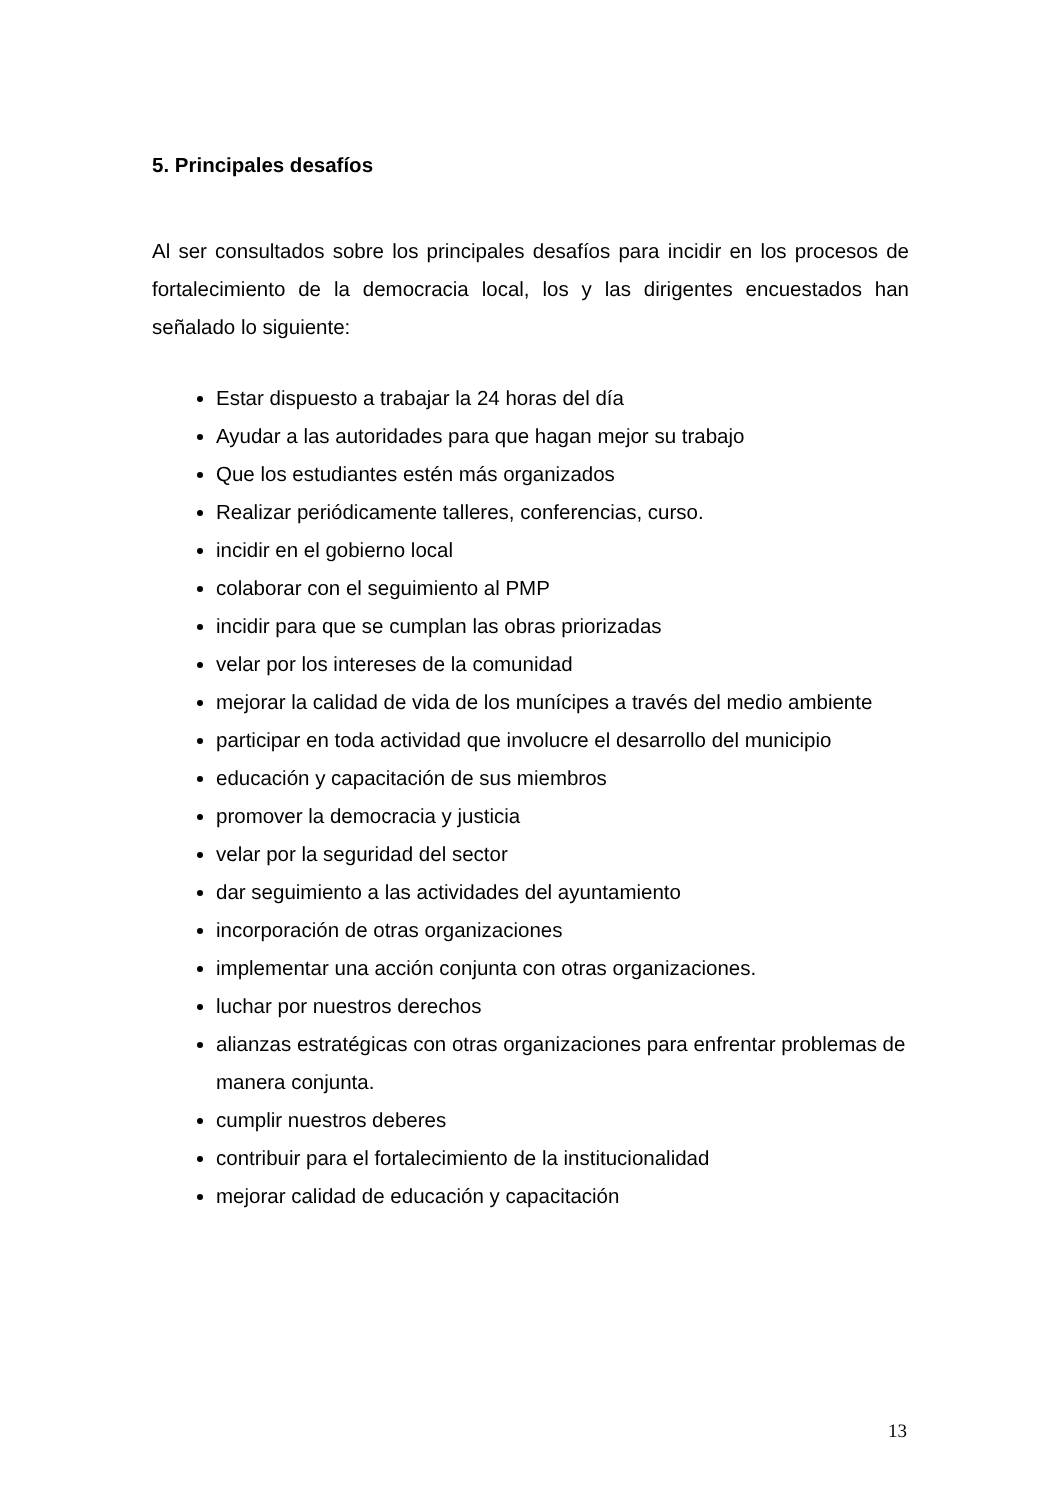5. Principales desafíos
Al ser consultados sobre los principales desafíos para incidir en los procesos de fortalecimiento de la democracia local, los y las dirigentes encuestados han señalado lo siguiente:
Estar dispuesto a trabajar la 24 horas del día
Ayudar a las autoridades para que hagan mejor su trabajo
Que los estudiantes estén más organizados
Realizar periódicamente talleres, conferencias, curso.
incidir en el gobierno local
colaborar con el seguimiento al PMP
incidir para que se cumplan las obras priorizadas
velar por los intereses de la comunidad
mejorar la calidad de vida de los munícipes a través del medio ambiente
participar en toda actividad que involucre el desarrollo del municipio
educación y capacitación de sus miembros
promover la democracia y justicia
velar por la seguridad del sector
dar seguimiento a las actividades del ayuntamiento
incorporación de otras organizaciones
implementar una acción conjunta con otras organizaciones.
luchar por nuestros derechos
alianzas estratégicas con otras organizaciones para enfrentar problemas de manera conjunta.
cumplir nuestros deberes
contribuir para el fortalecimiento de la institucionalidad
mejorar calidad de educación y capacitación
13